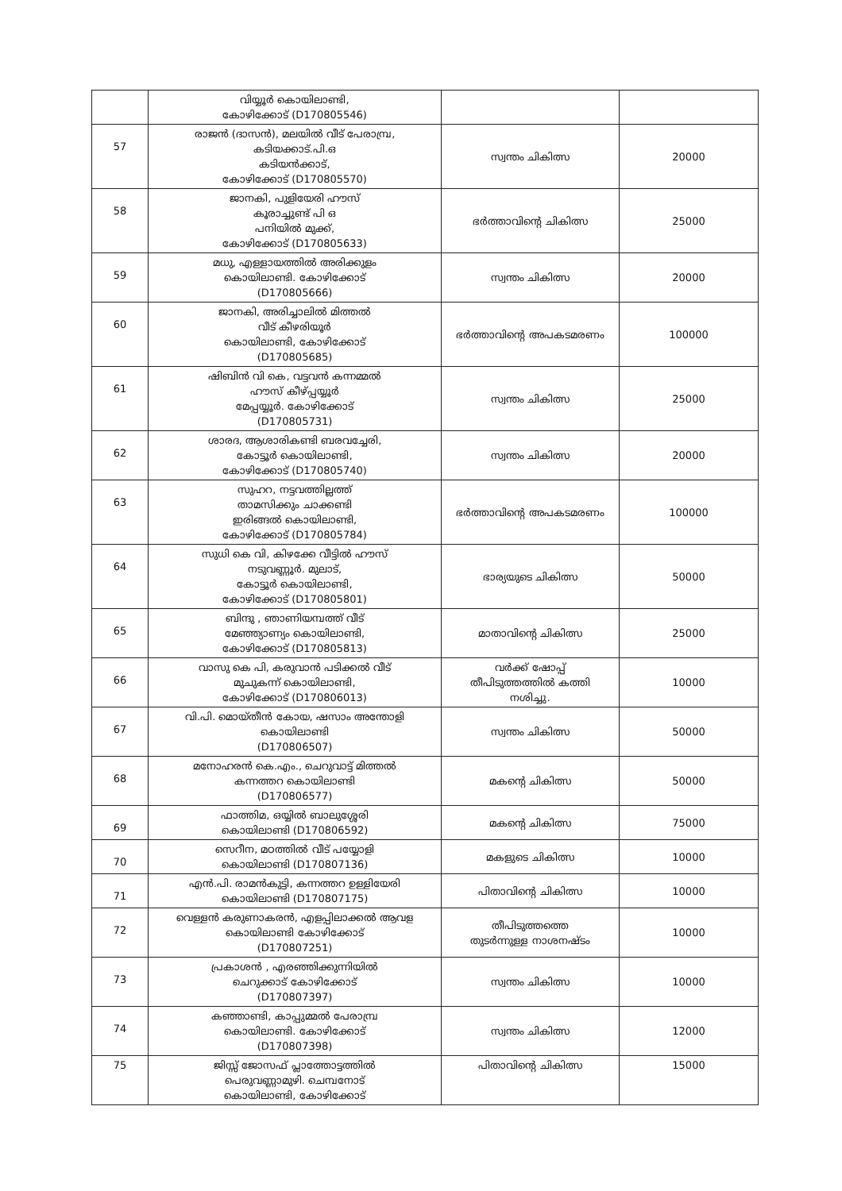| | വിയ്യൂർ കൊയിലാണ്ടി, കോഴിക്കോട് (D170805546) | | |
| 57 | രാജൻ (ദാസൻ), മലയിൽ വീട് പേരാമ്പ്ര, കടിയക്കാട്.പി.ഒ കടിയൻക്കാട്, കോഴിക്കോട് (D170805570) | സ്വന്തം ചികിത്സ | 20000 |
| 58 | ജാനകി, പുളിയേരി ഹൗസ് കൂരാച്ചുണ്ട് പി ഒ പനിയിൽ മുക്ക്, കോഴിക്കോട് (D170805633) | ഭർത്താവിന്റെ ചികിത്സ | 25000 |
| 59 | മധു, എള്ളായത്തിൽ അരിക്കുളം കൊയിലാണ്ടി. കോഴിക്കോട് (D170805666) | സ്വന്തം ചികിത്സ | 20000 |
| 60 | ജാനകി, അരിച്ചാലിൽ മിത്തൽ വീട് കീഴരിയൂർ കൊയിലാണ്ടി, കോഴിക്കോട് (D170805685) | ഭർത്താവിന്റെ അപകടമരണം | 100000 |
| 61 | ഷിബിൻ വി കെ, വട്ടവൻ കന്നമ്മൽ ഹൗസ് കീഴ്പ്പയ്യൂർ മേപ്പയ്യൂർ. കോഴിക്കോട് (D170805731) | സ്വന്തം ചികിത്സ | 25000 |
| 62 | ശാരദ, ആശാരികണ്ടി ബരവച്ചേരി, കോട്ടൂർ കൊയിലാണ്ടി, കോഴിക്കോട് (D170805740) | സ്വന്തം ചികിത്സ | 20000 |
| 63 | സുഹറ, നട്ടവത്തില്ലത്ത് താമസിക്കും ചാക്കണ്ടി ഇരിങ്ങൽ കൊയിലാണ്ടി, കോഴിക്കോട് (D170805784) | ഭർത്താവിന്റെ അപകടമരണം | 100000 |
| 64 | സുധി കെ വി, കിഴക്കേ വീട്ടിൽ ഹൗസ് നടുവണ്ണൂർ. മുലാട്, കോട്ടൂർ കൊയിലാണ്ടി, കോഴിക്കോട് (D170805801) | ഭാര്യയുടെ ചികിത്സ | 50000 |
| 65 | ബിന്ദു , ഞാണിയമ്പത്ത് വീട് മേഞ്ഞ്യാണ്യം കൊയിലാണ്ടി, കോഴിക്കോട് (D170805813) | മാതാവിന്റെ ചികിത്സ | 25000 |
| 66 | വാസു കെ പി, കരുവാൻ പടിക്കൽ വീട് മുചുകന്ന് കൊയിലാണ്ടി, കോഴിക്കോട് (D170806013) | വർക്ക് ഷോപ്പ് തീപിടുത്തത്തിൽ കത്തി നശിച്ചു. | 10000 |
| 67 | വി.പി. മൊയ്തീൻ കോയ, ഷസാം അന്തോളി കൊയിലാണ്ടി (D170806507) | സ്വന്തം ചികിത്സ | 50000 |
| 68 | മനോഹരൻ കെ.എം., ചെറുവാട്ട് മിത്തൽ കന്നത്തറ കൊയിലാണ്ടി (D170806577) | മകന്റെ ചികിത്സ | 50000 |
| 69 | ഫാത്തിമ, ഒയ്യിൽ ബാലുശ്ശേരി കൊയിലാണ്ടി (D170806592) | മകന്റെ ചികിത്സ | 75000 |
| 70 | സെറീന, മഠത്തിൽ വീട് പയ്യോളി കൊയിലാണ്ടി (D170807136) | മകളുടെ ചികിത്സ | 10000 |
| 71 | എൻ.പി. രാമൻകുട്ടി, കന്നത്തറ ഉള്ളിയേരി കൊയിലാണ്ടി (D170807175) | പിതാവിന്റെ ചികിത്സ | 10000 |
| 72 | വെള്ളൻ കരുണാകരൻ, എളപ്പിലാക്കൽ ആവള കൊയിലാണ്ടി കോഴിക്കോട് (D170807251) | തീപിടുത്തത്തെ തുടർന്നുള്ള നാശനഷ്ടം | 10000 |
| 73 | പ്രകാശൻ , എരഞ്ഞിക്കുന്നിയിൽ ചെറുക്കാട് കോഴിക്കോട് (D170807397) | സ്വന്തം ചികിത്സ | 10000 |
| 74 | കഞ്ഞാണ്ടി, കാപ്പുമ്മൽ പേരാമ്പ്ര കൊയിലാണ്ടി. കോഴിക്കോട് (D170807398) | സ്വന്തം ചികിത്സ | 12000 |
| 75 | ജിസ്സ് ജോസഫ് പ്ലാത്തോട്ടത്തിൽ പെരുവണ്ണാമുഴി. ചെമ്പനോട് കൊയിലാണ്ടി, കോഴിക്കോട് | പിതാവിന്റെ ചികിത്സ | 15000 |